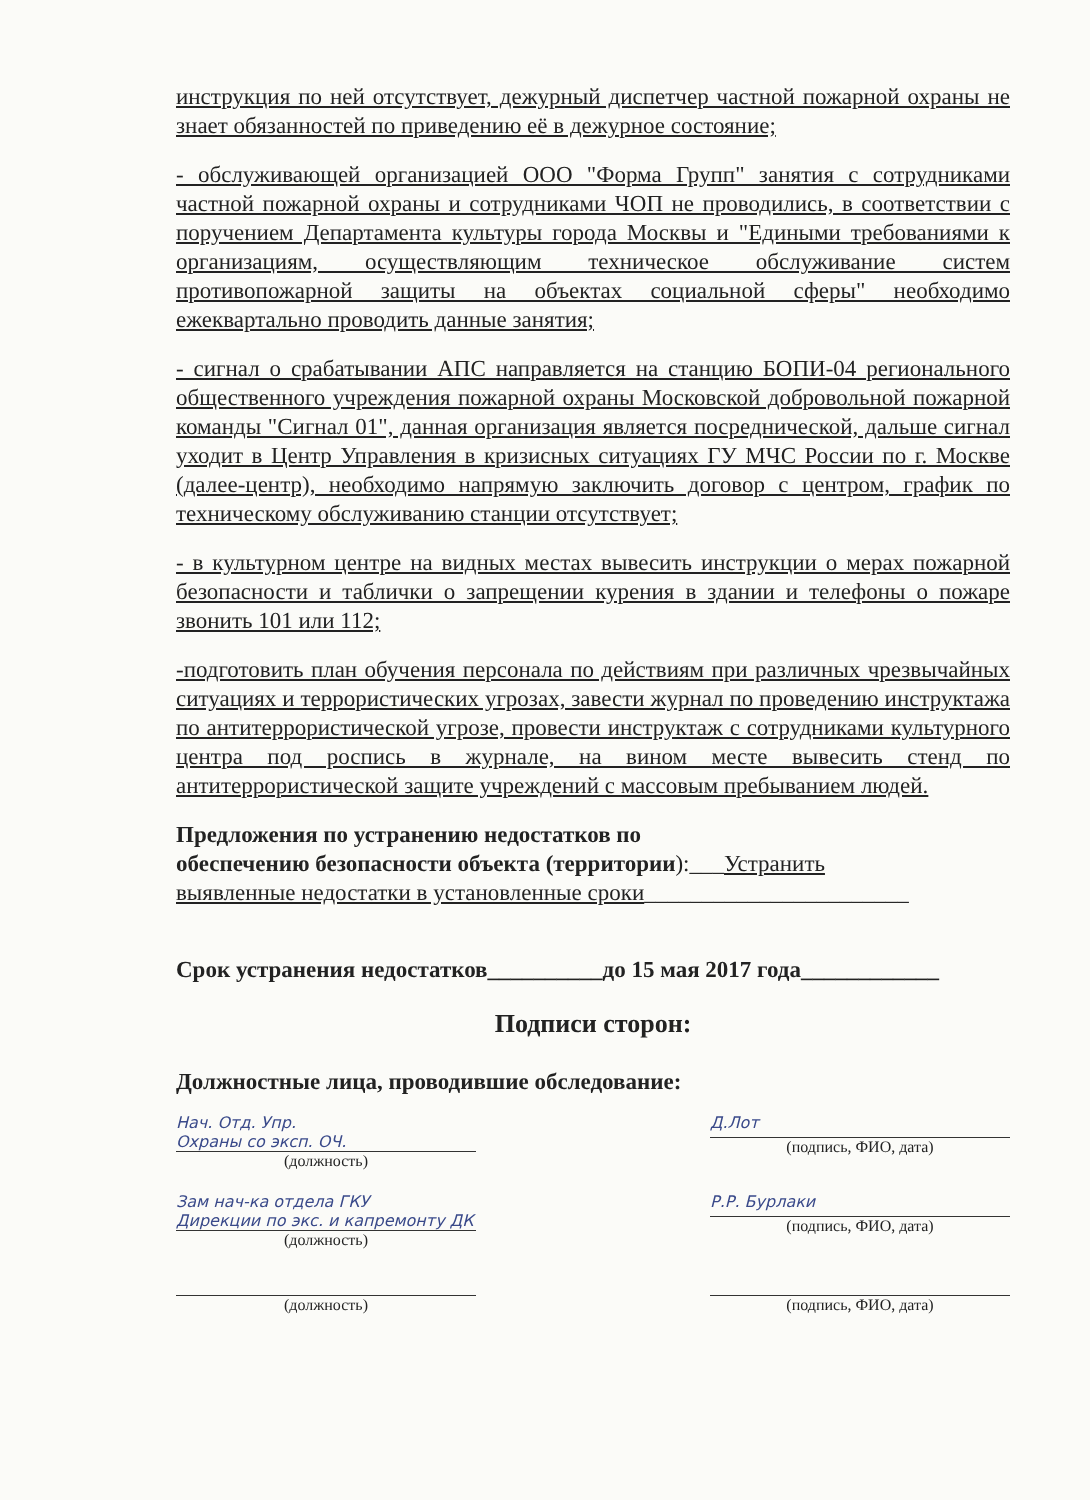инструкция по ней отсутствует, дежурный диспетчер частной пожарной охраны не знает обязанностей по приведению её в дежурное состояние;
- обслуживающей организацией ООО "Форма Групп" занятия с сотрудниками частной пожарной охраны и сотрудниками ЧОП не проводились, в соответствии с поручением Департамента культуры города Москвы и "Едиными требованиями к организациям, осуществляющим техническое обслуживание систем противопожарной защиты на объектах социальной сферы" необходимо ежеквартально проводить данные занятия;
- сигнал о срабатывании АПС направляется на станцию БОПИ-04 регионального общественного учреждения пожарной охраны Московской добровольной пожарной команды "Сигнал 01", данная организация является посреднической, дальше сигнал уходит в Центр Управления в кризисных ситуациях ГУ МЧС России по г. Москве (далее-центр), необходимо напрямую заключить договор с центром, график по техническому обслуживанию станции отсутствует;
- в культурном центре на видных местах вывесить инструкции о мерах пожарной безопасности и таблички о запрещении курения в здании и телефоны о пожаре звонить 101 или 112;
-подготовить план обучения персонала по действиям при различных чрезвычайных ситуациях и террористических угрозах, завести журнал по проведению инструктажа по антитеррористической угрозе, провести инструктаж с сотрудниками культурного центра под роспись в журнале, на вином месте вывесить стенд по антитеррористической защите учреждений с массовым пребыванием людей.
Предложения по устранению недостатков по
обеспечению безопасности объекта (территории):___Устранить
выявленные недостатки в установленные сроки_______________________
Срок устранения недостатков__________до 15 мая 2017 года____________
Подписи сторон:
Должностные лица, проводившие обследование:
Нач. Отд. Упр.
Охраны со эксп. ОЧ.
(должность)
Д.Лот
(подпись, ФИО, дата)
Зам нач-ка отдела ГКУ
Дирекции по экс. и капремонту ДК
(должность)
Р.Р. Бурлаки
(подпись, ФИО, дата)
(должность) (подпись, ФИО, дата)